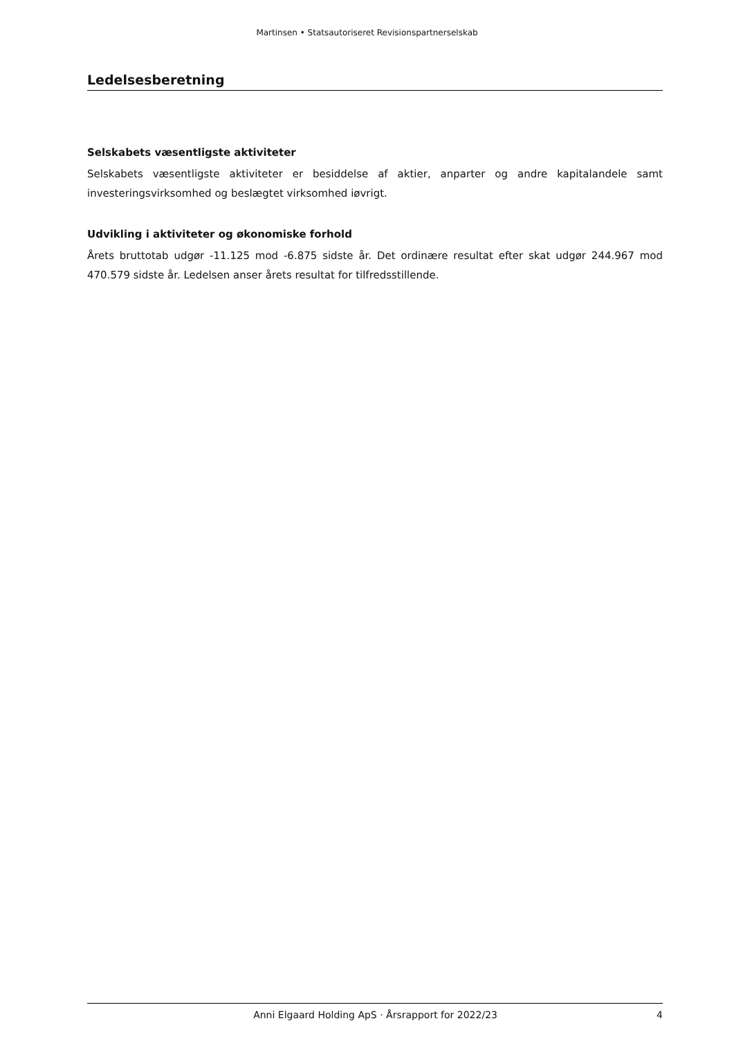Martinsen • Statsautoriseret Revisionspartnerselskab
Ledelsesberetning
Selskabets væsentligste aktiviteter
Selskabets væsentligste aktiviteter er besiddelse af aktier, anparter og andre kapitalandele samt investeringsvirksomhed og beslægtet virksomhed iøvrigt.
Udvikling i aktiviteter og økonomiske forhold
Årets bruttotab udgør -11.125 mod -6.875 sidste år. Det ordinære resultat efter skat udgør 244.967 mod 470.579 sidste år. Ledelsen anser årets resultat for tilfredsstillende.
Anni Elgaard Holding ApS · Årsrapport for 2022/23 4